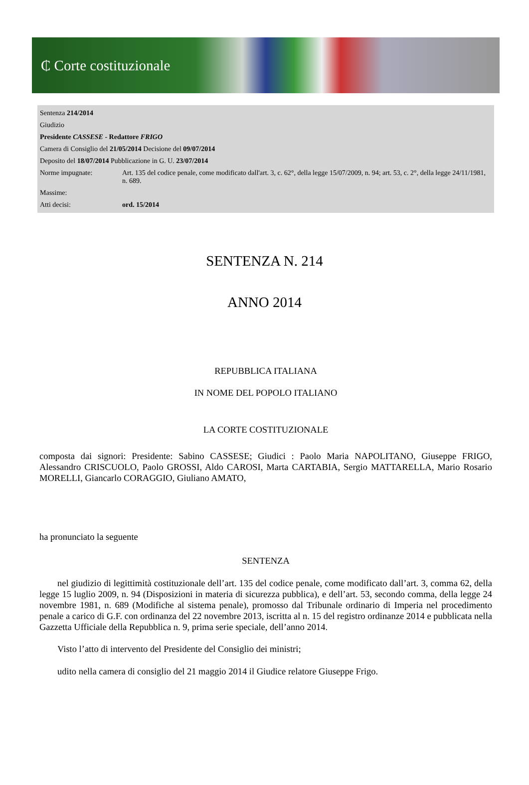₵ Corte costituzionale
| Sentenza 214/2014 | |
| Giudizio | |
| Presidente CASSESE - Redattore FRIGO | |
| Camera di Consiglio del 21/05/2014 Decisione del 09/07/2014 | |
| Deposito del 18/07/2014 Pubblicazione in G. U. 23/07/2014 | |
| Norme impugnate: | Art. 135 del codice penale, come modificato dall'art. 3, c. 62°, della legge 15/07/2009, n. 94; art. 53, c. 2°, della legge 24/11/1981, n. 689. |
| Massime: | |
| Atti decisi: | ord. 15/2014 |
SENTENZA N. 214
ANNO 2014
REPUBBLICA ITALIANA
IN NOME DEL POPOLO ITALIANO
LA CORTE COSTITUZIONALE
composta dai signori: Presidente: Sabino CASSESE; Giudici : Paolo Maria NAPOLITANO, Giuseppe FRIGO, Alessandro CRISCUOLO, Paolo GROSSI, Aldo CAROSI, Marta CARTABIA, Sergio MATTARELLA, Mario Rosario MORELLI, Giancarlo CORAGGIO, Giuliano AMATO,
ha pronunciato la seguente
SENTENZA
nel giudizio di legittimità costituzionale dell’art. 135 del codice penale, come modificato dall’art. 3, comma 62, della legge 15 luglio 2009, n. 94 (Disposizioni in materia di sicurezza pubblica), e dell’art. 53, secondo comma, della legge 24 novembre 1981, n. 689 (Modifiche al sistema penale), promosso dal Tribunale ordinario di Imperia nel procedimento penale a carico di G.F. con ordinanza del 22 novembre 2013, iscritta al n. 15 del registro ordinanze 2014 e pubblicata nella Gazzetta Ufficiale della Repubblica n. 9, prima serie speciale, dell’anno 2014.
Visto l’atto di intervento del Presidente del Consiglio dei ministri;
udito nella camera di consiglio del 21 maggio 2014 il Giudice relatore Giuseppe Frigo.